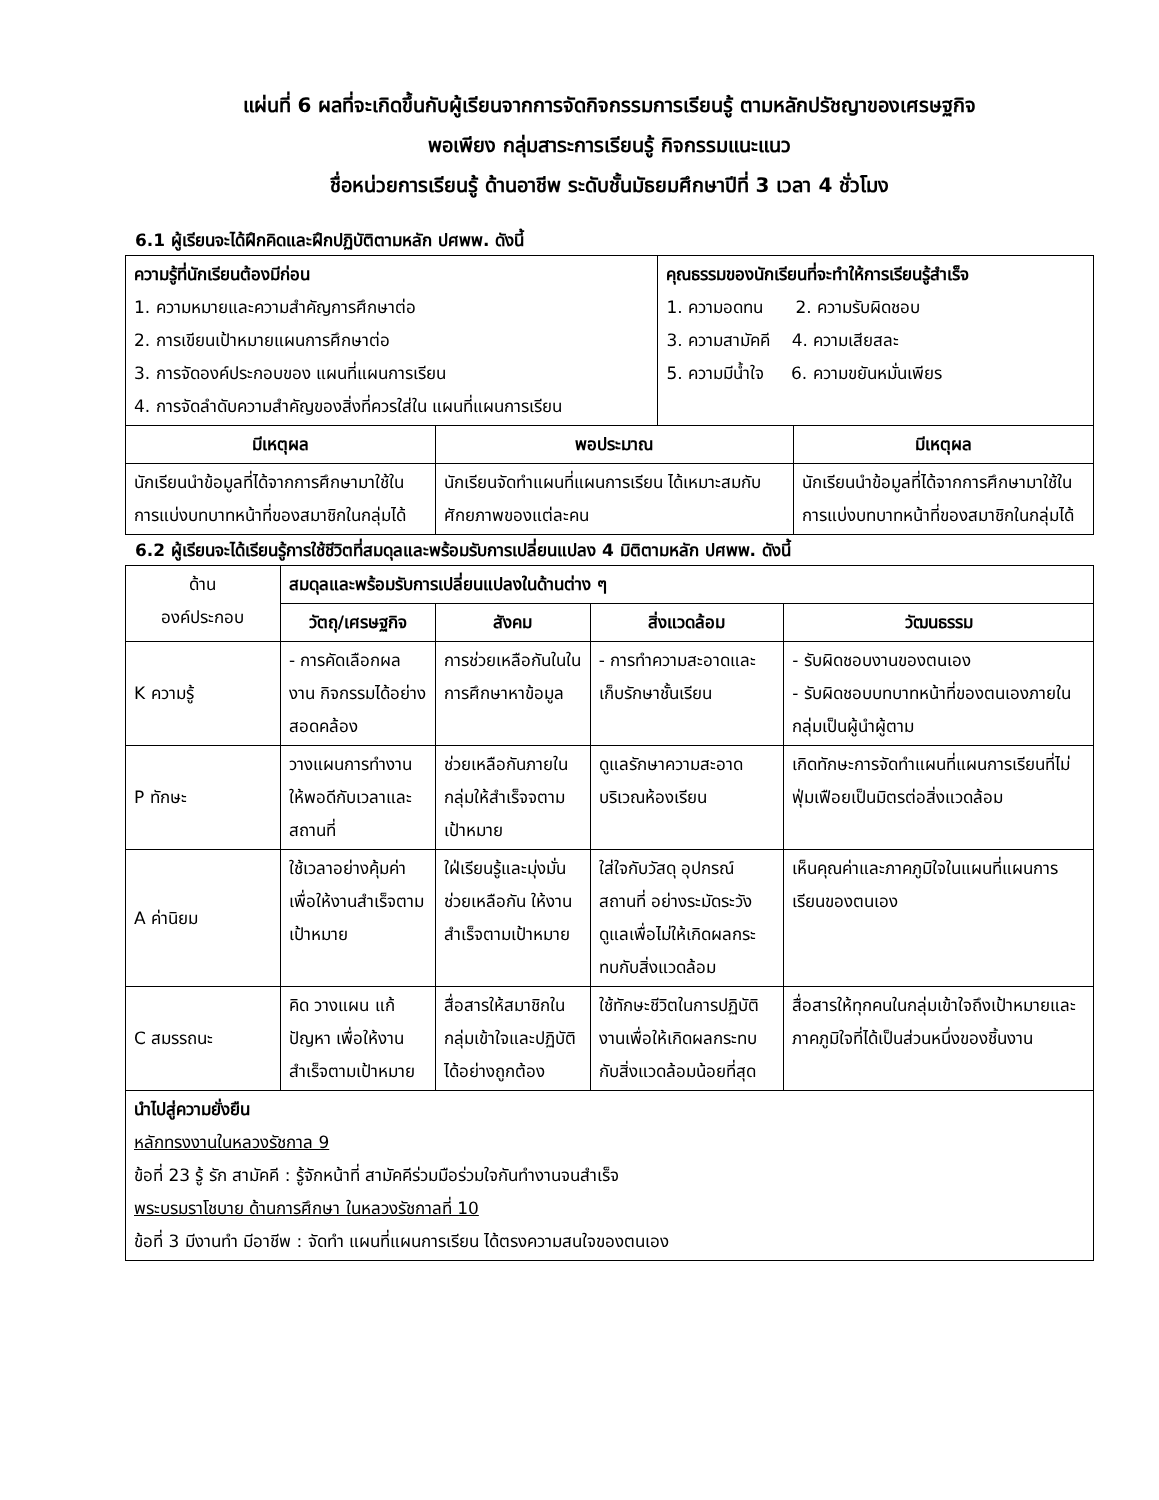แผ่นที่ 6 ผลที่จะเกิดขึ้นกับผู้เรียนจากการจัดกิจกรรมการเรียนรู้ ตามหลักปรัชญาของเศรษฐกิจ
พอเพียง กลุ่มสาระการเรียนรู้ กิจกรรมแนะแนว
ชื่อหน่วยการเรียนรู้ ด้านอาชีพ ระดับชั้นมัธยมศึกษาปีที่ 3 เวลา 4 ชั่วโมง
6.1 ผู้เรียนจะได้ฝึกคิดและฝึกปฏิบัติตามหลัก ปศพพ. ดังนี้
| ความรู้ที่นักเรียนต้องมีก่อน 1. ความหมายและความสำคัญการศึกษาต่อ 2. การเขียนเป้าหมายแผนการศึกษาต่อ 3. การจัดองค์ประกอบของ แผนที่แผนการเรียน 4. การจัดลำดับความสำคัญของสิ่งที่ควรใส่ใน แผนที่แผนการเรียน | คุณธรรมของนักเรียนที่จะทำให้การเรียนรู้สำเร็จ 1. ความอดทน 2. ความรับผิดชอบ 3. ความสามัคคี 4. ความเสียสละ 5. ความมีน้ำใจ 6. ความขยันหมั่นเพียร |
| มีเหตุผล | พอประมาณ | มีเหตุผล |
| --- | --- | --- |
| นักเรียนนำข้อมูลที่ได้จากการศึกษามาใช้ในการแบ่งบทบาทหน้าที่ของสมาชิกในกลุ่มได้ | นักเรียนจัดทำแผนที่แผนการเรียน ได้เหมาะสมกับศักยภาพของแต่ละคน | นักเรียนนำข้อมูลที่ได้จากการศึกษามาใช้ในการแบ่งบทบาทหน้าที่ของสมาชิกในกลุ่มได้ |
6.2 ผู้เรียนจะได้เรียนรู้การใช้ชีวิตที่สมดุลและพร้อมรับการเปลี่ยนแปลง 4 มิติตามหลัก ปศพพ. ดังนี้
| ด้าน องค์ประกอบ | สมดุลและพร้อมรับการเปลี่ยนแปลงในด้านต่าง ๆ | | | |
| | วัตถุ/เศรษฐกิจ | สังคม | สิ่งแวดล้อม | วัฒนธรรม |
| K ความรู้ | - การคัดเลือกผลงาน กิจกรรมได้อย่างสอดคล้อง | การช่วยเหลือกันในในการศึกษาหาข้อมูล | - การทำความสะอาดและเก็บรักษาชั้นเรียน | - รับผิดชอบงานของตนเอง - รับผิดชอบบทบาทหน้าที่ของตนเองภายในกลุ่มเป็นผู้นำผู้ตาม |
| P ทักษะ | วางแผนการทำงานให้พอดีกับเวลาและสถานที่ | ช่วยเหลือกันภายในกลุ่มให้สำเร็จจตามเป้าหมาย | ดูแลรักษาความสะอาดบริเวณห้องเรียน | เกิดทักษะการจัดทำแผนที่แผนการเรียนที่ไม่ฟุ่มเฟือยเป็นมิตรต่อสิ่งแวดล้อม |
| A ค่านิยม | ใช้เวลาอย่างคุ้มค่าเพื่อให้งานสำเร็จตามเป้าหมาย | ใฝ่เรียนรู้และมุ่งมั่นช่วยเหลือกัน ให้งานสำเร็จตามเป้าหมาย | ใส่ใจกับวัสดุ อุปกรณ์ สถานที่ อย่างระมัดระวัง ดูแลเพื่อไม่ให้เกิดผลกระทบกับสิ่งแวดล้อม | เห็นคุณค่าและภาคภูมิใจในแผนที่แผนการเรียนของตนเอง |
| C สมรรถนะ | คิด วางแผน แก้ปัญหา เพื่อให้งานสำเร็จตามเป้าหมาย | สื่อสารให้สมาชิกในกลุ่มเข้าใจและปฏิบัติได้อย่างถูกต้อง | ใช้ทักษะชีวิตในการปฏิบัติงานเพื่อให้เกิดผลกระทบกับสิ่งแวดล้อมน้อยที่สุด | สื่อสารให้ทุกคนในกลุ่มเข้าใจถึงเป้าหมายและภาคภูมิใจที่ได้เป็นส่วนหนึ่งของชิ้นงาน |
| นำไปสู่ความยั่งยืน หลักทรงงานในหลวงรัชกาล 9 ข้อที่ 23 รู้ รัก สามัคคี : รู้จักหน้าที่ สามัคคีร่วมมือร่วมใจกันทำงานจนสำเร็จ พระบรมราโชบาย ด้านการศึกษา ในหลวงรัชกาลที่ 10 ข้อที่ 3 มีงานทำ มีอาชีพ : จัดทำ แผนที่แผนการเรียน ได้ตรงความสนใจของตนเอง | | | | |